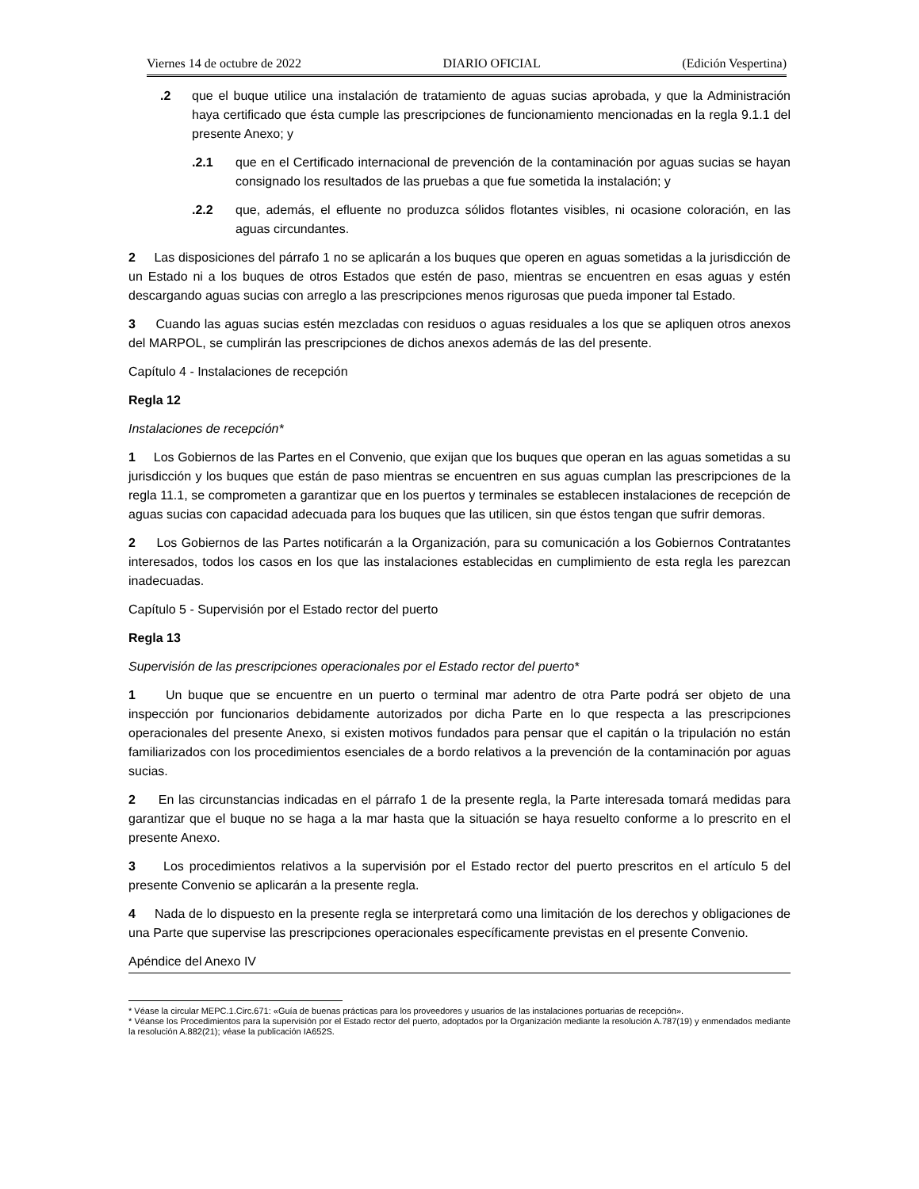Viernes 14 de octubre de 2022 DIARIO OFICIAL (Edición Vespertina)
.2 que el buque utilice una instalación de tratamiento de aguas sucias aprobada, y que la Administración haya certificado que ésta cumple las prescripciones de funcionamiento mencionadas en la regla 9.1.1 del presente Anexo; y
.2.1 que en el Certificado internacional de prevención de la contaminación por aguas sucias se hayan consignado los resultados de las pruebas a que fue sometida la instalación; y
.2.2 que, además, el efluente no produzca sólidos flotantes visibles, ni ocasione coloración, en las aguas circundantes.
2 Las disposiciones del párrafo 1 no se aplicarán a los buques que operen en aguas sometidas a la jurisdicción de un Estado ni a los buques de otros Estados que estén de paso, mientras se encuentren en esas aguas y estén descargando aguas sucias con arreglo a las prescripciones menos rigurosas que pueda imponer tal Estado.
3 Cuando las aguas sucias estén mezcladas con residuos o aguas residuales a los que se apliquen otros anexos del MARPOL, se cumplirán las prescripciones de dichos anexos además de las del presente.
Capítulo 4 - Instalaciones de recepción
Regla 12
Instalaciones de recepción*
1 Los Gobiernos de las Partes en el Convenio, que exijan que los buques que operan en las aguas sometidas a su jurisdicción y los buques que están de paso mientras se encuentren en sus aguas cumplan las prescripciones de la regla 11.1, se comprometen a garantizar que en los puertos y terminales se establecen instalaciones de recepción de aguas sucias con capacidad adecuada para los buques que las utilicen, sin que éstos tengan que sufrir demoras.
2 Los Gobiernos de las Partes notificarán a la Organización, para su comunicación a los Gobiernos Contratantes interesados, todos los casos en los que las instalaciones establecidas en cumplimiento de esta regla les parezcan inadecuadas.
Capítulo 5 - Supervisión por el Estado rector del puerto
Regla 13
Supervisión de las prescripciones operacionales por el Estado rector del puerto*
1 Un buque que se encuentre en un puerto o terminal mar adentro de otra Parte podrá ser objeto de una inspección por funcionarios debidamente autorizados por dicha Parte en lo que respecta a las prescripciones operacionales del presente Anexo, si existen motivos fundados para pensar que el capitán o la tripulación no están familiarizados con los procedimientos esenciales de a bordo relativos a la prevención de la contaminación por aguas sucias.
2 En las circunstancias indicadas en el párrafo 1 de la presente regla, la Parte interesada tomará medidas para garantizar que el buque no se haga a la mar hasta que la situación se haya resuelto conforme a lo prescrito en el presente Anexo.
3 Los procedimientos relativos a la supervisión por el Estado rector del puerto prescritos en el artículo 5 del presente Convenio se aplicarán a la presente regla.
4 Nada de lo dispuesto en la presente regla se interpretará como una limitación de los derechos y obligaciones de una Parte que supervise las prescripciones operacionales específicamente previstas en el presente Convenio.
Apéndice del Anexo IV
* Véase la circular MEPC.1.Circ.671: «Guía de buenas prácticas para los proveedores y usuarios de las instalaciones portuarias de recepción».
* Véanse los Procedimientos para la supervisión por el Estado rector del puerto, adoptados por la Organización mediante la resolución A.787(19) y enmendados mediante la resolución A.882(21); véase la publicación IA652S.